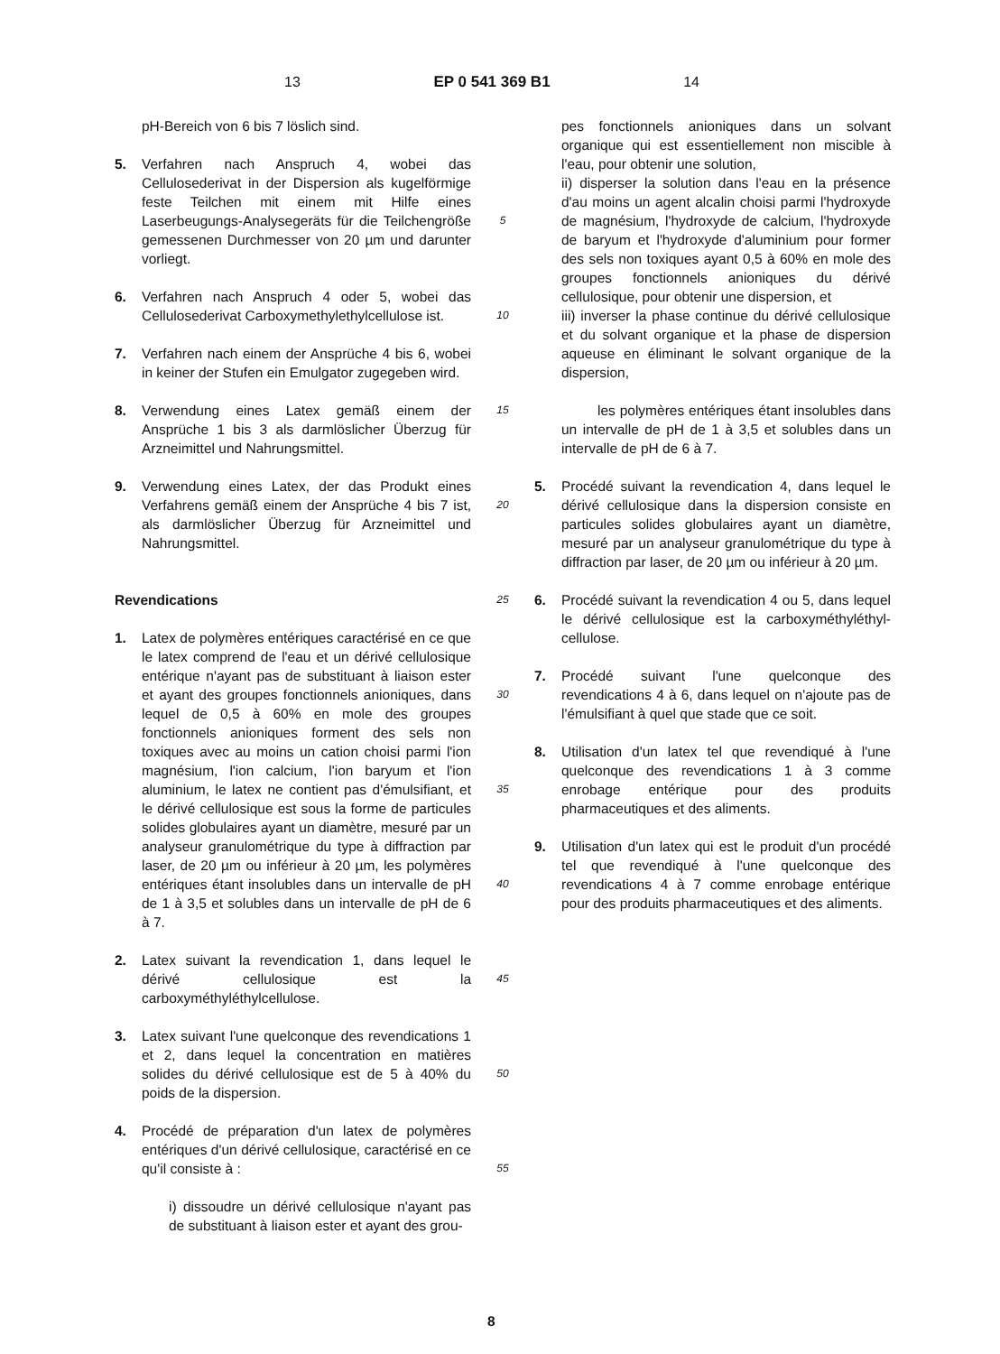13 EP 0 541 369 B1 14
pH-Bereich von 6 bis 7 löslich sind.
5. Verfahren nach Anspruch 4, wobei das Cellulosederivat in der Dispersion als kugelförmige feste Teilchen mit einem mit Hilfe eines Laserbeugungs-Analysegeräts für die Teilchengröße gemessenen Durchmesser von 20 µm und darunter vorliegt.
6. Verfahren nach Anspruch 4 oder 5, wobei das Cellulosederivat Carboxymethylethylcellulose ist.
7. Verfahren nach einem der Ansprüche 4 bis 6, wobei in keiner der Stufen ein Emulgator zugegeben wird.
8. Verwendung eines Latex gemäß einem der Ansprüche 1 bis 3 als darmlöslicher Überzug für Arzneimittel und Nahrungsmittel.
9. Verwendung eines Latex, der das Produkt eines Verfahrens gemäß einem der Ansprüche 4 bis 7 ist, als darmlöslicher Überzug für Arzneimittel und Nahrungsmittel.
Revendications
1. Latex de polymères entériques caractérisé en ce que le latex comprend de l'eau et un dérivé cellulosique entérique n'ayant pas de substituant à liaison ester et ayant des groupes fonctionnels anioniques, dans lequel de 0,5 à 60% en mole des groupes fonctionnels anioniques forment des sels non toxiques avec au moins un cation choisi parmi l'ion magnésium, l'ion calcium, l'ion baryum et l'ion aluminium, le latex ne contient pas d'émulsifiant, et le dérivé cellulosique est sous la forme de particules solides globulaires ayant un diamètre, mesuré par un analyseur granulométrique du type à diffraction par laser, de 20 µm ou inférieur à 20 µm, les polymères entériques étant insolubles dans un intervalle de pH de 1 à 3,5 et solubles dans un intervalle de pH de 6 à 7.
2. Latex suivant la revendication 1, dans lequel le dérivé cellulosique est la carboxyméthyléthylcellulose.
3. Latex suivant l'une quelconque des revendications 1 et 2, dans lequel la concentration en matières solides du dérivé cellulosique est de 5 à 40% du poids de la dispersion.
4. Procédé de préparation d'un latex de polymères entériques d'un dérivé cellulosique, caractérisé en ce qu'il consiste à :
i) dissoudre un dérivé cellulosique n'ayant pas de substituant à liaison ester et ayant des grou-
5
10
15
20
25
30
35
40
45
50
55
pes fonctionnels anioniques dans un solvant organique qui est essentiellement non miscible à l'eau, pour obtenir une solution,
ii) disperser la solution dans l'eau en la présence d'au moins un agent alcalin choisi parmi l'hydroxyde de magnésium, l'hydroxyde de calcium, l'hydroxyde de baryum et l'hydroxyde d'aluminium pour former des sels non toxiques ayant 0,5 à 60% en mole des groupes fonctionnels anioniques du dérivé cellulosique, pour obtenir une dispersion, et
iii) inverser la phase continue du dérivé cellulosique et du solvant organique et la phase de dispersion aqueuse en éliminant le solvant organique de la dispersion,
les polymères entériques étant insolubles dans un intervalle de pH de 1 à 3,5 et solubles dans un intervalle de pH de 6 à 7.
5. Procédé suivant la revendication 4, dans lequel le dérivé cellulosique dans la dispersion consiste en particules solides globulaires ayant un diamètre, mesuré par un analyseur granulométrique du type à diffraction par laser, de 20 µm ou inférieur à 20 µm.
6. Procédé suivant la revendication 4 ou 5, dans lequel le dérivé cellulosique est la carboxyméthyléthyl-cellulose.
7. Procédé suivant l'une quelconque des revendications 4 à 6, dans lequel on n'ajoute pas de l'émulsifiant à quel que stade que ce soit.
8. Utilisation d'un latex tel que revendiqué à l'une quelconque des revendications 1 à 3 comme enrobage entérique pour des produits pharmaceutiques et des aliments.
9. Utilisation d'un latex qui est le produit d'un procédé tel que revendiqué à l'une quelconque des revendications 4 à 7 comme enrobage entérique pour des produits pharmaceutiques et des aliments.
8